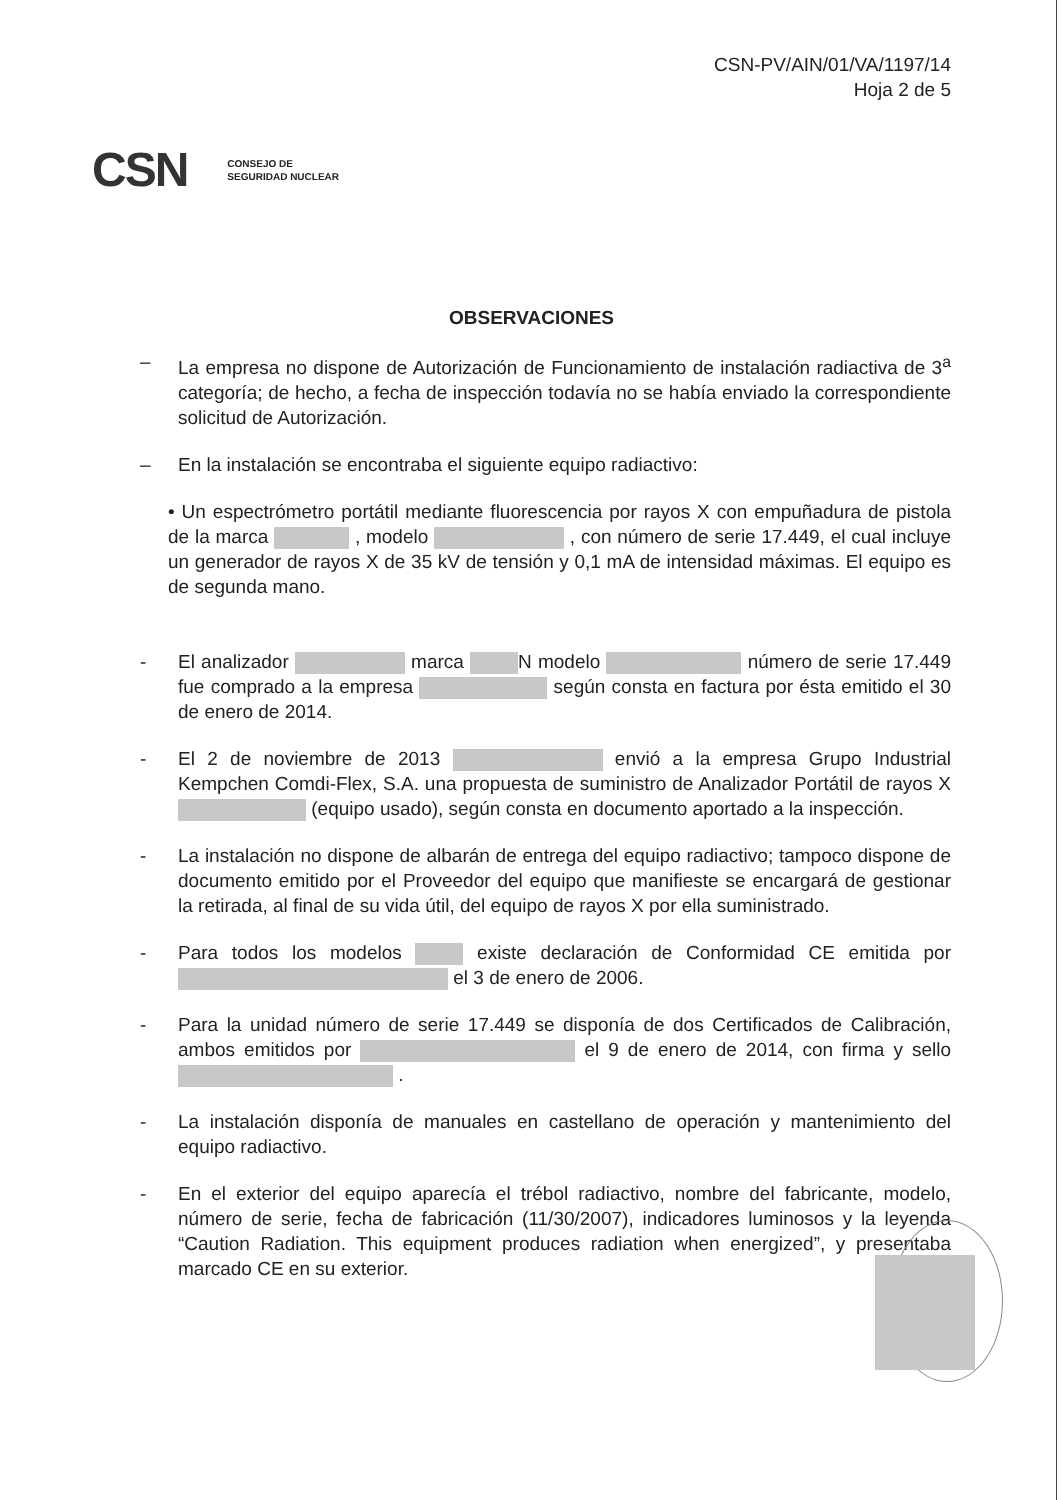CSN-PV/AIN/01/VA/1197/14
Hoja 2 de 5
CSN CONSEJO DE
SEGURIDAD NUCLEAR
OBSERVACIONES
– La empresa no dispone de Autorización de Funcionamiento de instalación radiactiva de 3<sup>a</sup> categoría; de hecho, a fecha de inspección todavía no se había enviado la correspondiente solicitud de Autorización.
– En la instalación se encontraba el siguiente equipo radiactivo:
• Un espectrómetro portátil mediante fluorescencia por rayos X con empuñadura de pistola de la marca , modelo , con número de serie 17.449, el cual incluye un generador de rayos X de 35 kV de tensión y 0,1 mA de intensidad máximas. El equipo es de segunda mano.
- El analizador marca N modelo número de serie 17.449 fue comprado a la empresa según consta en factura por ésta emitido el 30 de enero de 2014.
- El 2 de noviembre de 2013 envió a la empresa Grupo Industrial Kempchen Comdi-Flex, S.A. una propuesta de suministro de Analizador Portátil de rayos X (equipo usado), según consta en documento aportado a la inspección.
- La instalación no dispone de albarán de entrega del equipo radiactivo; tampoco dispone de documento emitido por el Proveedor del equipo que manifieste se encargará de gestionar la retirada, al final de su vida útil, del equipo de rayos X por ella suministrado.
- Para todos los modelos existe declaración de Conformidad CE emitida por el 3 de enero de 2006.
- Para la unidad número de serie 17.449 se disponía de dos Certificados de Calibración, ambos emitidos por el 9 de enero de 2014, con firma y sello .
- La instalación disponía de manuales en castellano de operación y mantenimiento del equipo radiactivo.
- En el exterior del equipo aparecía el trébol radiactivo, nombre del fabricante, modelo, número de serie, fecha de fabricación (11/30/2007), indicadores luminosos y la leyenda “Caution Radiation. This equipment produces radiation when energized”, y presentaba marcado CE en su exterior.